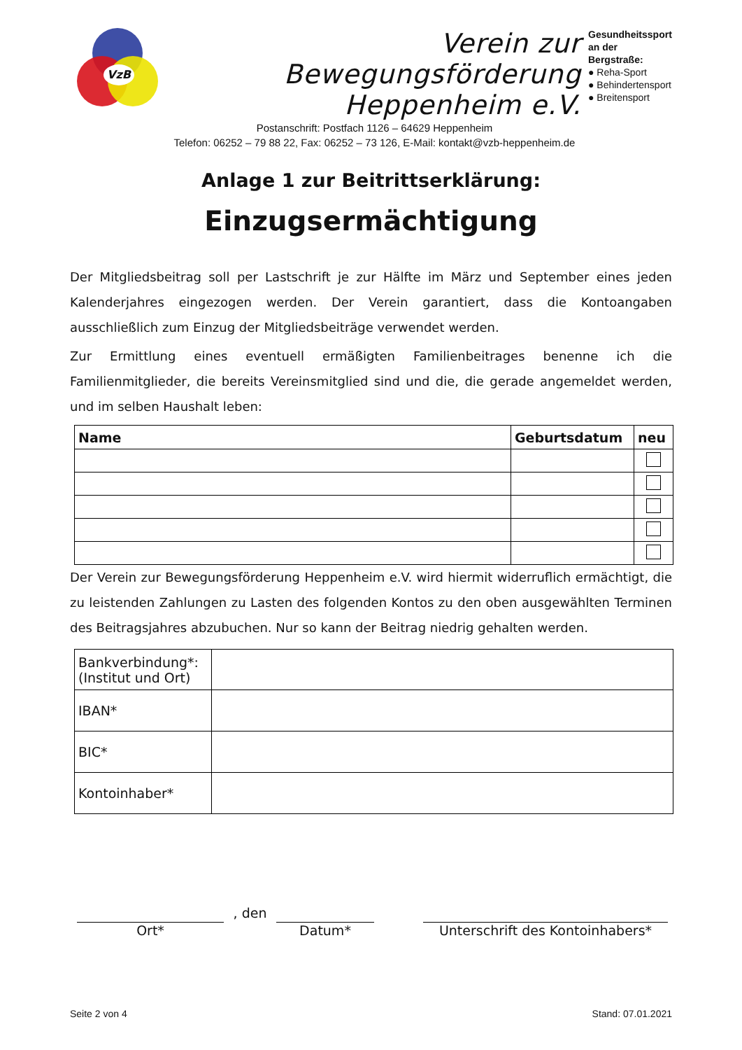VzB
Verein zur Bewegungsförderung
Heppenheim e.V.
Postanschrift: Postfach 1126 – 64629 Heppenheim
Telefon: 06252 – 79 88 22, Fax: 06252 – 73 126, E-Mail: kontakt@vzb-heppenheim.de
Gesundheitssport an der Bergstraße:
● Reha-Sport
● Behindertensport
● Breitensport
Anlage 1 zur Beitrittserklärung:
Einzugsermächtigung
Der Mitgliedsbeitrag soll per Lastschrift je zur Hälfte im März und September eines jeden Kalenderjahres eingezogen werden. Der Verein garantiert, dass die Kontoangaben ausschließlich zum Einzug der Mitgliedsbeiträge verwendet werden.
Zur Ermittlung eines eventuell ermäßigten Familienbeitrages benenne ich die Familienmitglieder, die bereits Vereinsmitglied sind und die, die gerade angemeldet werden, und im selben Haushalt leben:
| Name | Geburtsdatum | neu |
| --- | --- | --- |
Der Verein zur Bewegungsförderung Heppenheim e.V. wird hiermit widerruflich ermächtigt, die zu leistenden Zahlungen zu Lasten des folgenden Kontos zu den oben ausgewählten Terminen des Beitragsjahres abzubuchen. Nur so kann der Beitrag niedrig gehalten werden.
| Bankverbindung*: (Institut und Ort) | |
| IBAN* | |
| BIC* | |
| Kontoinhaber* | |
Ort*
, den
Datum* Unterschrift des Kontoinhabers*
Seite 2 von 4 Stand: 07.01.2021